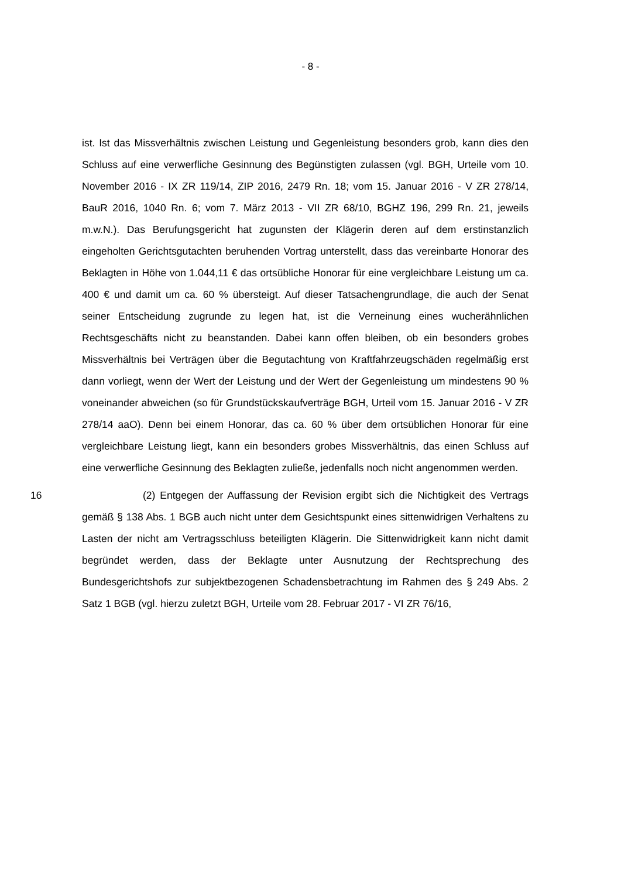- 8 -
ist. Ist das Missverhältnis zwischen Leistung und Gegenleistung besonders grob, kann dies den Schluss auf eine verwerfliche Gesinnung des Begünstigten zulassen (vgl. BGH, Urteile vom 10. November 2016 - IX ZR 119/14, ZIP 2016, 2479 Rn. 18; vom 15. Januar 2016 - V ZR 278/14, BauR 2016, 1040 Rn. 6; vom 7. März 2013 - VII ZR 68/10, BGHZ 196, 299 Rn. 21, jeweils m.w.N.). Das Berufungsgericht hat zugunsten der Klägerin deren auf dem erstinstanzlich eingeholten Gerichtsgutachten beruhenden Vortrag unterstellt, dass das vereinbarte Honorar des Beklagten in Höhe von 1.044,11 € das ortsübliche Honorar für eine vergleichbare Leistung um ca. 400 € und damit um ca. 60 % übersteigt. Auf dieser Tatsachengrundlage, die auch der Senat seiner Entscheidung zugrunde zu legen hat, ist die Verneinung eines wucherähnlichen Rechtsgeschäfts nicht zu beanstanden. Dabei kann offen bleiben, ob ein besonders grobes Missverhältnis bei Verträgen über die Begutachtung von Kraftfahrzeugschäden regelmäßig erst dann vorliegt, wenn der Wert der Leistung und der Wert der Gegenleistung um mindestens 90 % voneinander abweichen (so für Grundstückskaufverträge BGH, Urteil vom 15. Januar 2016 - V ZR 278/14 aaO). Denn bei einem Honorar, das ca. 60 % über dem ortsüblichen Honorar für eine vergleichbare Leistung liegt, kann ein besonders grobes Missverhältnis, das einen Schluss auf eine verwerfliche Gesinnung des Beklagten zuließe, jedenfalls noch nicht angenommen werden.
16 (2) Entgegen der Auffassung der Revision ergibt sich die Nichtigkeit des Vertrags gemäß § 138 Abs. 1 BGB auch nicht unter dem Gesichtspunkt eines sittenwidrigen Verhaltens zu Lasten der nicht am Vertragsschluss beteiligten Klägerin. Die Sittenwidrigkeit kann nicht damit begründet werden, dass der Beklagte unter Ausnutzung der Rechtsprechung des Bundesgerichtshofs zur subjektbezogenen Schadensbetrachtung im Rahmen des § 249 Abs. 2 Satz 1 BGB (vgl. hierzu zuletzt BGH, Urteile vom 28. Februar 2017 - VI ZR 76/16,